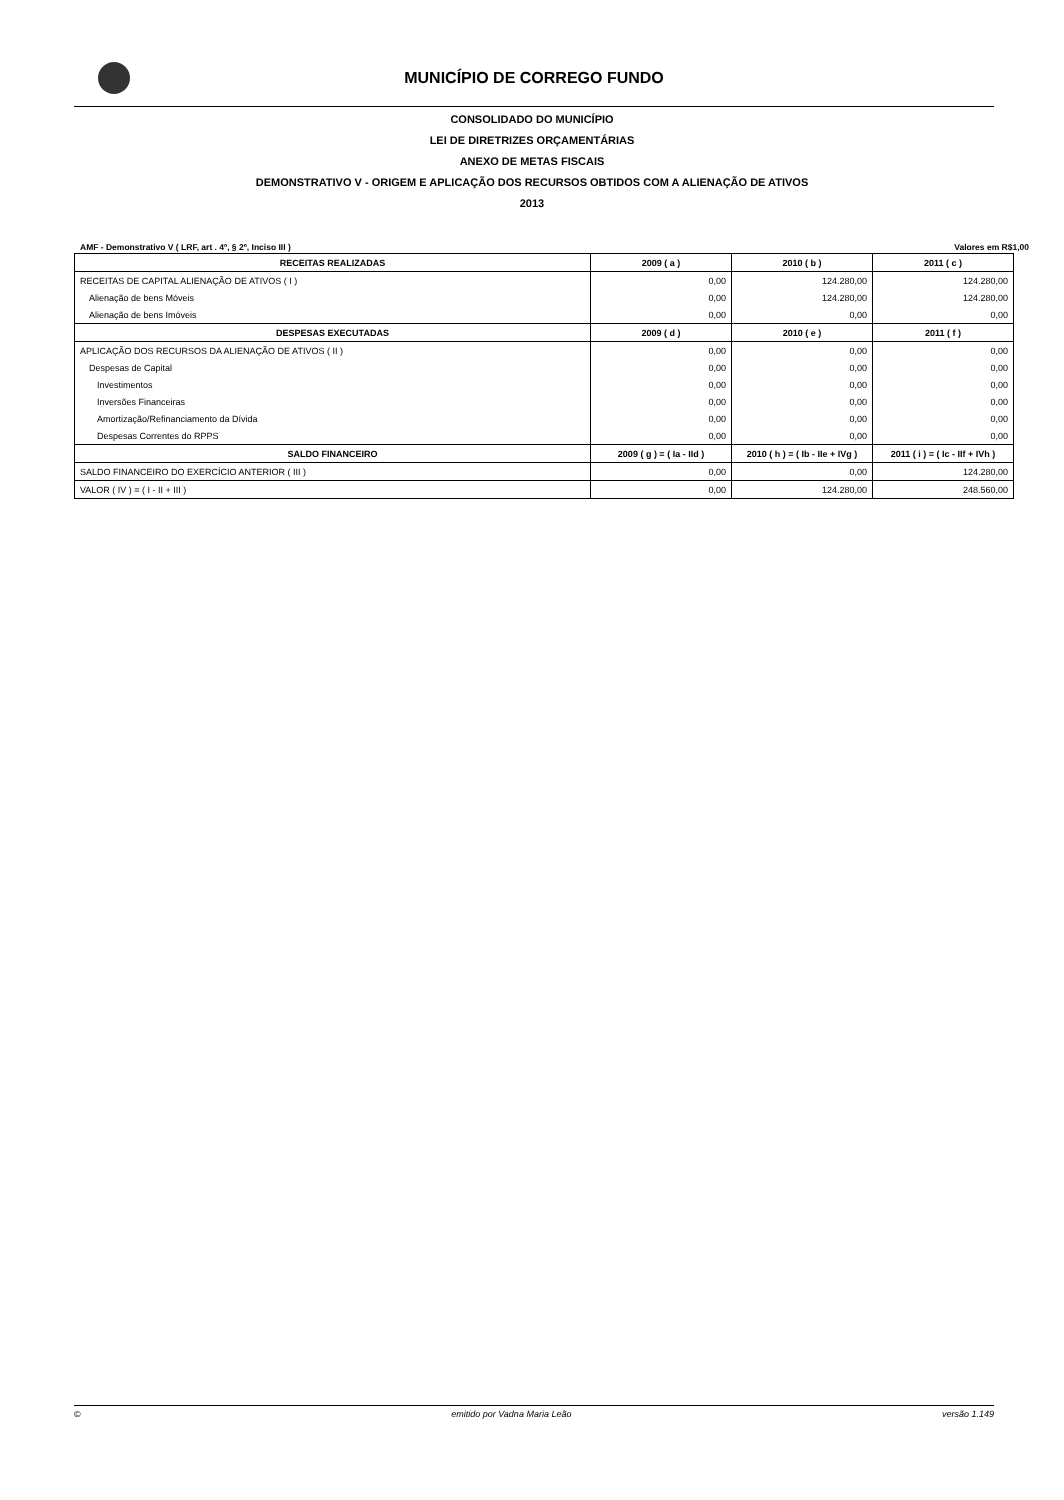MUNICÍPIO DE CORREGO FUNDO
CONSOLIDADO DO MUNICÍPIO
LEI DE DIRETRIZES ORÇAMENTÁRIAS
ANEXO DE METAS FISCAIS
DEMONSTRATIVO V - ORIGEM E APLICAÇÃO DOS RECURSOS OBTIDOS COM A ALIENAÇÃO DE ATIVOS
2013
AMF - Demonstrativo V ( LRF, art . 4º, § 2º, Inciso III ) Valores em R$1,00
| RECEITAS REALIZADAS | 2009 ( a ) | 2010 ( b ) | 2011 ( c ) |
| --- | --- | --- | --- |
| RECEITAS DE CAPITAL ALIENAÇÃO DE ATIVOS ( I ) | 0,00 | 124.280,00 | 124.280,00 |
| Alienação de bens Móveis | 0,00 | 124.280,00 | 124.280,00 |
| Alienação de bens Imóveis | 0,00 | 0,00 | 0,00 |
| DESPESAS EXECUTADAS | 2009 ( d ) | 2010 ( e ) | 2011 ( f ) |
| APLICAÇÃO DOS RECURSOS DA ALIENAÇÃO DE ATIVOS ( II ) | 0,00 | 0,00 | 0,00 |
| Despesas de Capital | 0,00 | 0,00 | 0,00 |
| Investimentos | 0,00 | 0,00 | 0,00 |
| Inversões Financeiras | 0,00 | 0,00 | 0,00 |
| Amortização/Refinanciamento da Dívida | 0,00 | 0,00 | 0,00 |
| Despesas Correntes do RPPS | 0,00 | 0,00 | 0,00 |
| SALDO FINANCEIRO | 2009 ( g ) = ( Ia - IId ) | 2010 ( h ) = ( Ib - IIe + IVg ) | 2011 ( i ) = ( Ic - IIf + IVh ) |
| SALDO FINANCEIRO DO EXERCÍCIO ANTERIOR ( III ) | 0,00 | 0,00 | 124.280,00 |
| VALOR ( IV ) = ( I - II + III ) | 0,00 | 124.280,00 | 248.560,00 |
© emitido por Vadna Maria Leão versão 1.149